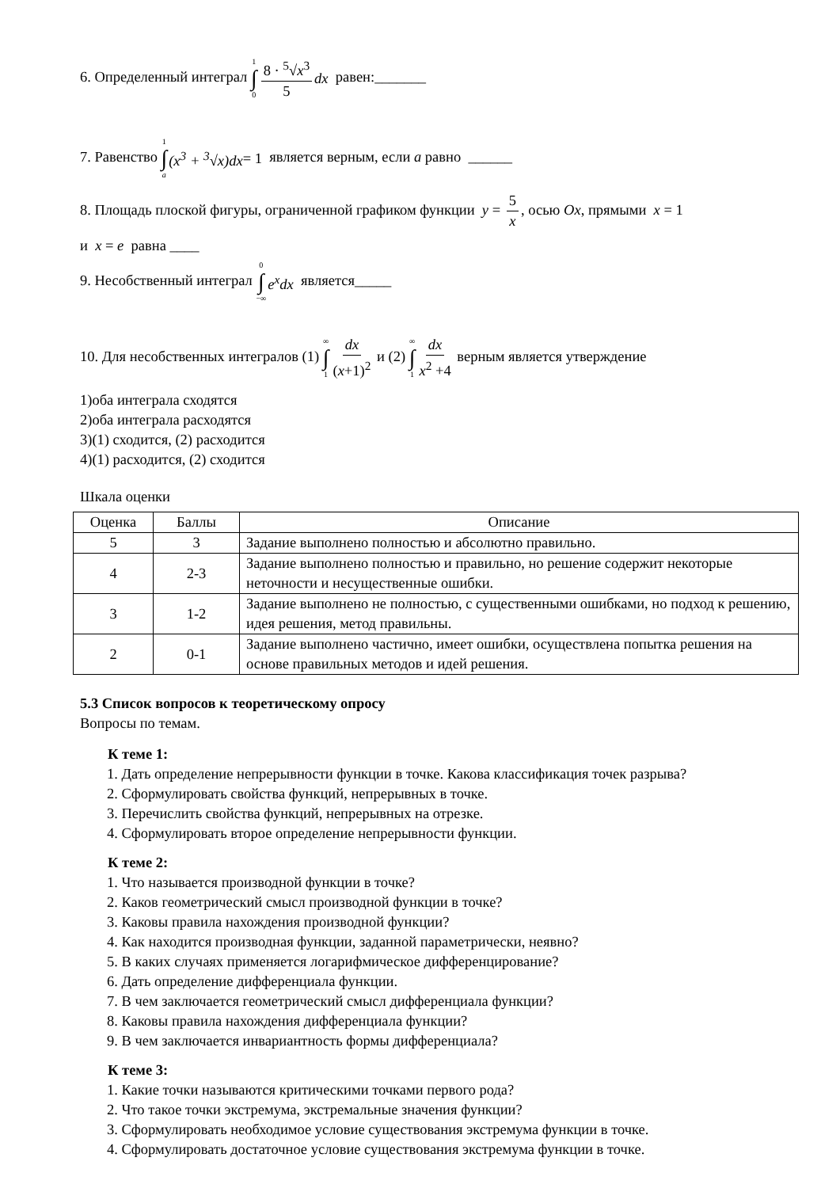6. Определенный интеграл 1 ∫ 0 8 · <sup>5</sup>√x<sup>3</sup> 5 dx равен:_______
7. Равенство 1 ∫ a (x<sup>3</sup> + <sup>3</sup>√x)dx = 1 является верным, если a равно ______
8. Площадь плоской фигуры, ограниченной графиком функции y = 5 x, осью Ox, прямыми x = 1
и x = e равна ____
9. Несобственный интеграл 0 ∫ −∞ e<sup>x</sup>dx является_____
10. Для несобственных интегралов (1) ∞ ∫ 1 dx (x+1)<sup>2</sup> и (2) ∞ ∫ 1 dx x<sup>2</sup> +4 верным является утверждение
1)оба интеграла сходятся
2)оба интеграла расходятся
3)(1) сходится, (2) расходится
4)(1) расходится, (2) сходится
Шкала оценки
| Оценка | Баллы | Описание |
| --- | --- | --- |
| 5 | 3 | Задание выполнено полностью и абсолютно правильно. |
| 4 | 2-3 | Задание выполнено полностью и правильно, но решение содержит некоторые неточности и несущественные ошибки. |
| 3 | 1-2 | Задание выполнено не полностью, с существенными ошибками, но подход к решению, идея решения, метод правильны. |
| 2 | 0-1 | Задание выполнено частично, имеет ошибки, осуществлена попытка решения на основе правильных методов и идей решения. |
5.3 Список вопросов к теоретическому опросу
Вопросы по темам.
К теме 1:
1. Дать определение непрерывности функции в точке. Какова классификация точек разрыва?
2. Сформулировать свойства функций, непрерывных в точке.
3. Перечислить свойства функций, непрерывных на отрезке.
4. Сформулировать второе определение непрерывности функции.
К теме 2:
1. Что называется производной функции в точке?
2. Каков геометрический смысл производной функции в точке?
3. Каковы правила нахождения производной функции?
4. Как находится производная функции, заданной параметрически, неявно?
5. В каких случаях применяется логарифмическое дифференцирование?
6. Дать определение дифференциала функции.
7. В чем заключается геометрический смысл дифференциала функции?
8. Каковы правила нахождения дифференциала функции?
9. В чем заключается инвариантность формы дифференциала?
К теме 3:
1. Какие точки называются критическими точками первого рода?
2. Что такое точки экстремума, экстремальные значения функции?
3. Сформулировать необходимое условие существования экстремума функции в точке.
4. Сформулировать достаточное условие существования экстремума функции в точке.